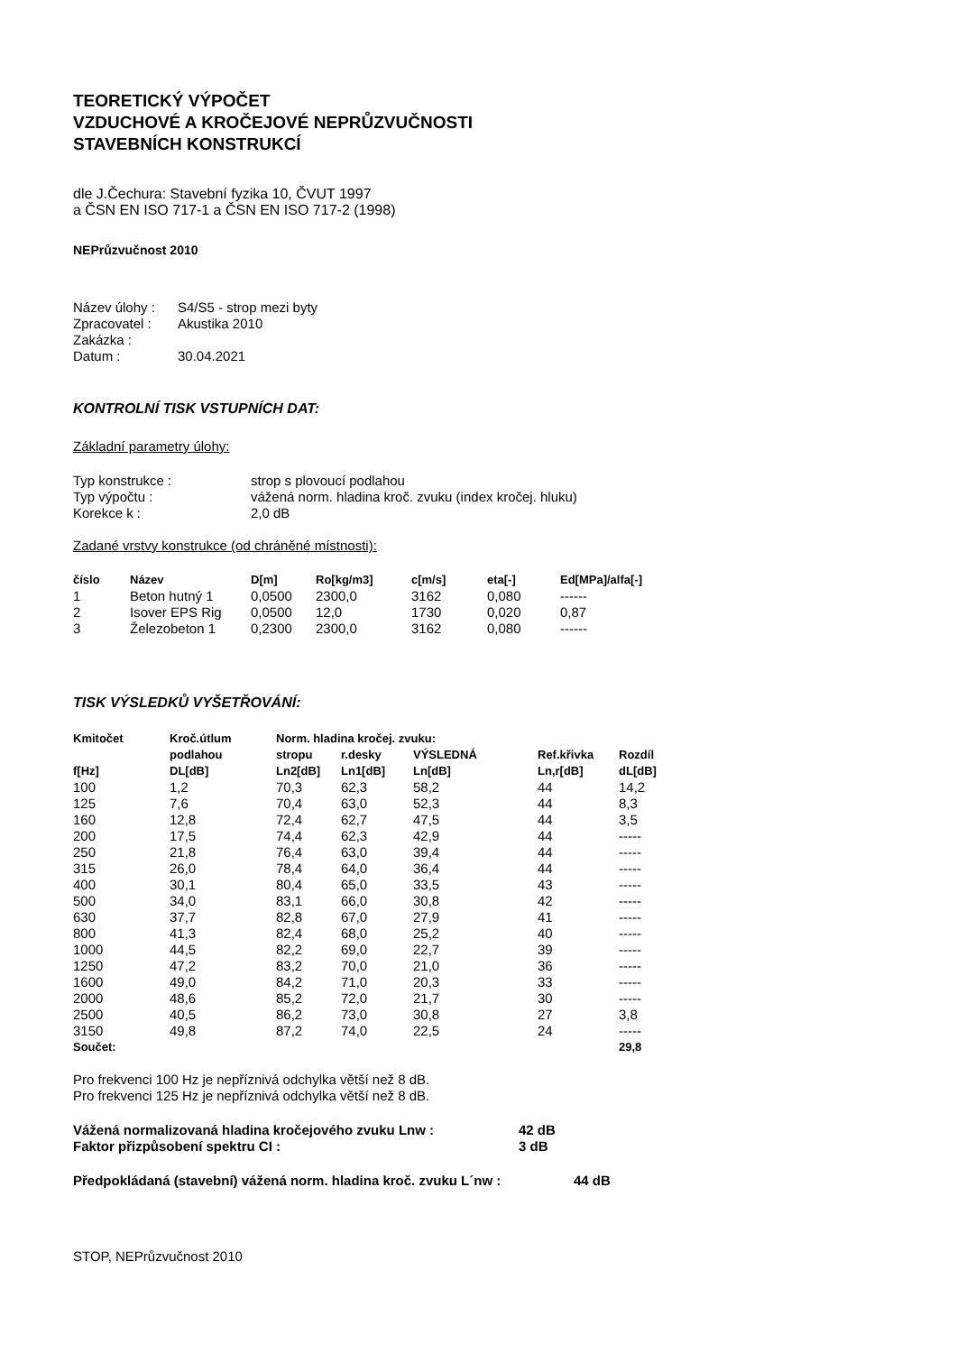TEORETICKÝ VÝPOČET
VZDUCHOVÉ A KROČEJOVÉ NEPRŮZVUČNOSTI
STAVEBNÍCH KONSTRUKCÍ
dle J.Čechura: Stavební fyzika 10, ČVUT 1997
a ČSN EN ISO 717-1 a ČSN EN ISO 717-2 (1998)
NEPrůzvučnost 2010
| Název úlohy : | S4/S5 - strop mezi byty |
| Zpracovatel : | Akustika 2010 |
| Zakázka : | |
| Datum : | 30.04.2021 |
KONTROLNÍ TISK VSTUPNÍCH DAT:
Základní parametry úlohy:
| Typ konstrukce : | strop s plovoucí podlahou |
| Typ výpočtu : | vážená norm. hladina kroč. zvuku (index kročej. hluku) |
| Korekce k : | 2,0 dB |
Zadané vrstvy konstrukce (od chráněné místnosti):
| číslo | Název | D[m] | Ro[kg/m3] | c[m/s] | eta[-] | Ed[MPa]/alfa[-] |
| --- | --- | --- | --- | --- | --- | --- |
| 1 | Beton hutný 1 | 0,0500 | 2300,0 | 3162 | 0,080 | ------ |
| 2 | Isover EPS Rig | 0,0500 | 12,0 | 1730 | 0,020 | 0,87 |
| 3 | Železobeton 1 | 0,2300 | 2300,0 | 3162 | 0,080 | ------ |
TISK VÝSLEDKŮ VYŠETŘOVÁNÍ:
| Kmitočet | Kroč.útlum | Norm. hladina kročej. zvuku: | | | | |
| --- | --- | --- | --- | --- | --- | --- |
| | podlahou | stropu | r.desky | VÝSLEDNÁ | Ref.křivka | Rozdíl |
| f[Hz] | DL[dB] | Ln2[dB] | Ln1[dB] | Ln[dB] | Ln,r[dB] | dL[dB] |
| 100 | 1,2 | 70,3 | 62,3 | 58,2 | 44 | 14,2 |
| 125 | 7,6 | 70,4 | 63,0 | 52,3 | 44 | 8,3 |
| 160 | 12,8 | 72,4 | 62,7 | 47,5 | 44 | 3,5 |
| 200 | 17,5 | 74,4 | 62,3 | 42,9 | 44 | ----- |
| 250 | 21,8 | 76,4 | 63,0 | 39,4 | 44 | ----- |
| 315 | 26,0 | 78,4 | 64,0 | 36,4 | 44 | ----- |
| 400 | 30,1 | 80,4 | 65,0 | 33,5 | 43 | ----- |
| 500 | 34,0 | 83,1 | 66,0 | 30,8 | 42 | ----- |
| 630 | 37,7 | 82,8 | 67,0 | 27,9 | 41 | ----- |
| 800 | 41,3 | 82,4 | 68,0 | 25,2 | 40 | ----- |
| 1000 | 44,5 | 82,2 | 69,0 | 22,7 | 39 | ----- |
| 1250 | 47,2 | 83,2 | 70,0 | 21,0 | 36 | ----- |
| 1600 | 49,0 | 84,2 | 71,0 | 20,3 | 33 | ----- |
| 2000 | 48,6 | 85,2 | 72,0 | 21,7 | 30 | ----- |
| 2500 | 40,5 | 86,2 | 73,0 | 30,8 | 27 | 3,8 |
| 3150 | 49,8 | 87,2 | 74,0 | 22,5 | 24 | ----- |
| Součet: | | | | | | 29,8 |
Pro frekvenci 100 Hz je nepříznivá odchylka větší než 8 dB.
Pro frekvenci 125 Hz je nepříznivá odchylka větší než 8 dB.
| Vážená normalizovaná hladina kročejového zvuku Lnw : | 42 dB |
| Faktor přizpůsobení spektru CI : | 3 dB |
| Předpokládaná (stavební) vážená norm. hladina kroč. zvuku L´nw : | 44 dB |
STOP, NEPrůzvučnost 2010